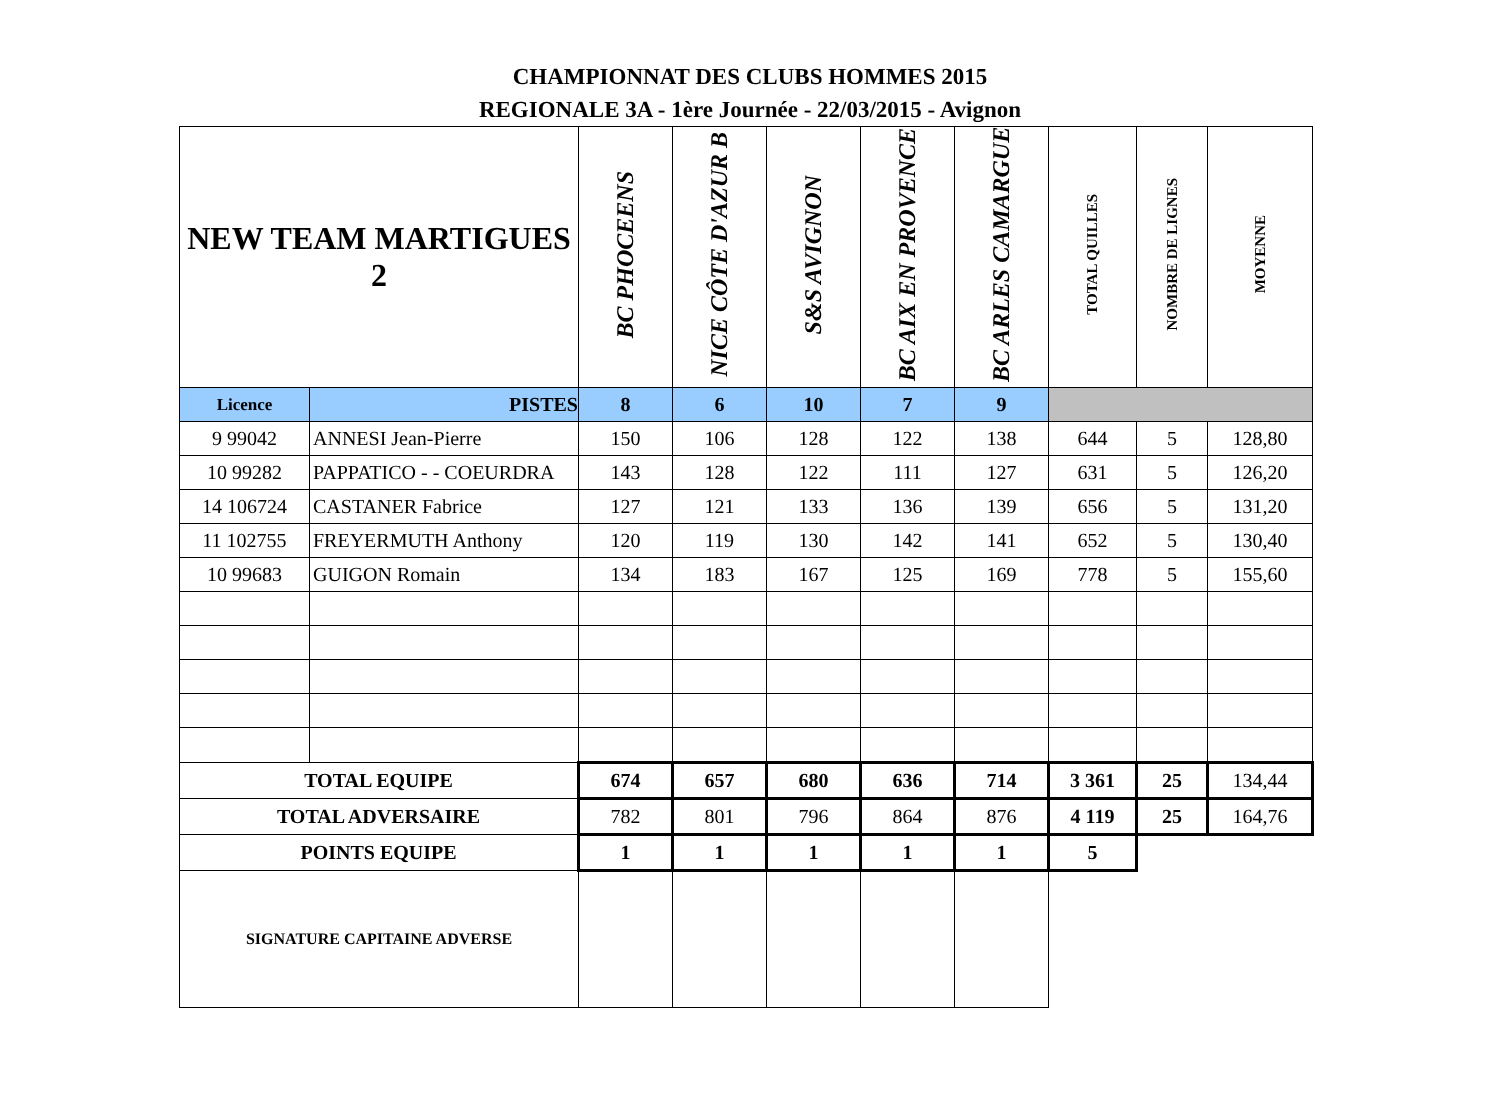CHAMPIONNAT DES CLUBS HOMMES 2015
REGIONALE 3A - 1ère Journée - 22/03/2015 - Avignon
| NEW TEAM MARTIGUES 2 | | BC PHOCEENS | NICE CÔTE D'AZUR B | S&S AVIGNON | BC AIX EN PROVENCE | BC ARLES CAMARGUE | TOTAL QUILLES | NOMBRE DE LIGNES | MOYENNE |
| --- | --- | --- | --- | --- | --- | --- | --- | --- | --- |
| Licence | PISTES | 8 | 6 | 10 | 7 | 9 | | | |
| 9 99042 | ANNESI Jean-Pierre | 150 | 106 | 128 | 122 | 138 | 644 | 5 | 128,80 |
| 10 99282 | PAPPATICO - - COEURDRA | 143 | 128 | 122 | 111 | 127 | 631 | 5 | 126,20 |
| 14 106724 | CASTANER Fabrice | 127 | 121 | 133 | 136 | 139 | 656 | 5 | 131,20 |
| 11 102755 | FREYERMUTH Anthony | 120 | 119 | 130 | 142 | 141 | 652 | 5 | 130,40 |
| 10 99683 | GUIGON Romain | 134 | 183 | 167 | 125 | 169 | 778 | 5 | 155,60 |
| TOTAL EQUIPE | | 674 | 657 | 680 | 636 | 714 | 3 361 | 25 | 134,44 |
| TOTAL ADVERSAIRE | | 782 | 801 | 796 | 864 | 876 | 4 119 | 25 | 164,76 |
| POINTS EQUIPE | | 1 | 1 | 1 | 1 | 1 | 5 | | |
| SIGNATURE CAPITAINE ADVERSE | | | | | | | | | |